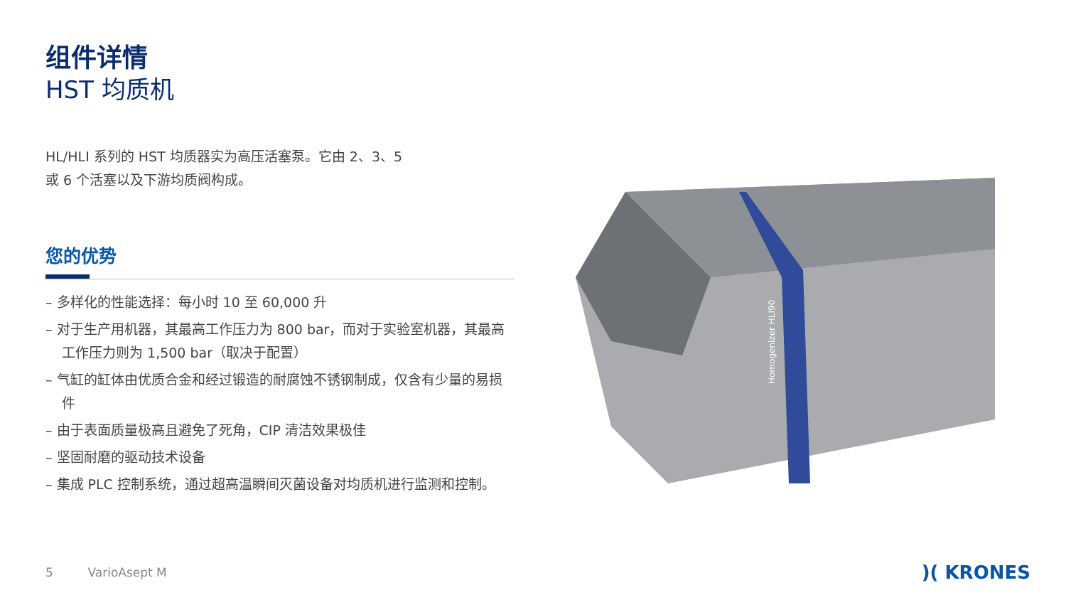组件详情
HST 均质机
HL/HLI 系列的 HST 均质器实为高压活塞泵。它由 2、3、5
或 6 个活塞以及下游均质阀构成。
您的优势
– 多样化的性能选择：每小时 10 至 60,000 升
– 对于生产用机器，其最高工作压力为 800 bar，而对于实验室机器，其最高工作压力则为 1,500 bar（取决于配置）
– 气缸的缸体由优质合金和经过锻造的耐腐蚀不锈钢制成，仅含有少量的易损件
– 由于表面质量极高且避免了死角，CIP 清洁效果极佳
– 坚固耐磨的驱动技术设备
– 集成 PLC 控制系统，通过超高温瞬间灭菌设备对均质机进行监测和控制。
Homogenizer HLI90
5 VarioAsept M )( KRONES